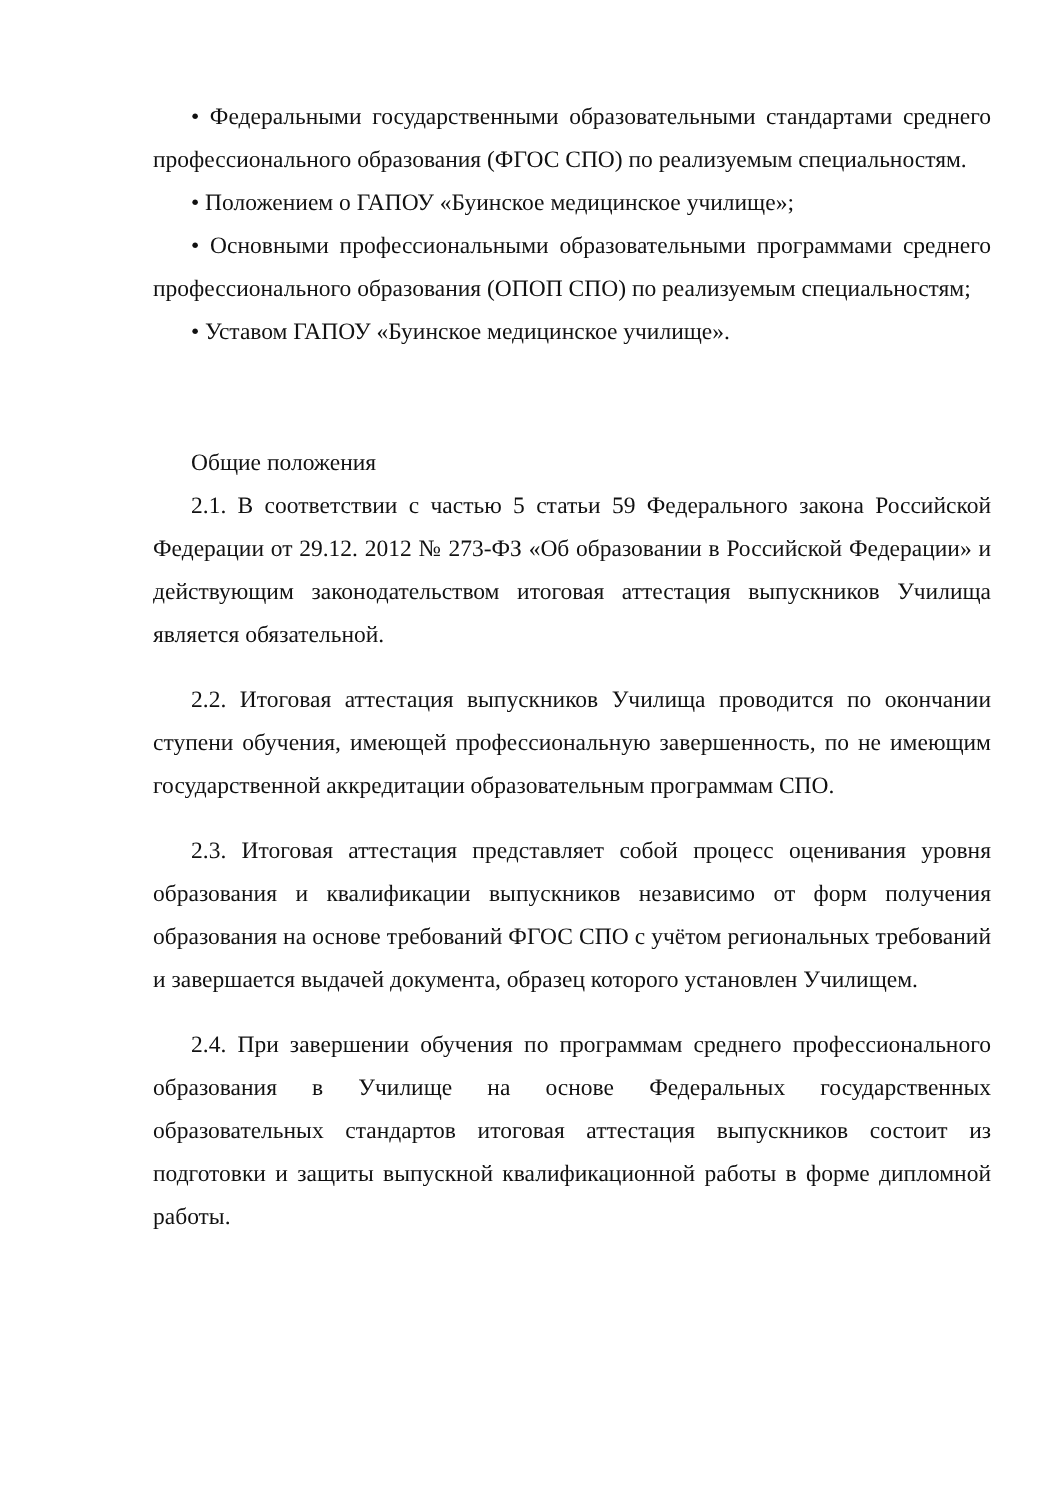• Федеральными государственными образовательными стандартами среднего профессионального образования (ФГОС СПО) по реализуемым специальностям.
• Положением о ГАПОУ «Буинское медицинское училище»;
• Основными профессиональными образовательными программами среднего профессионального образования (ОПОП СПО) по реализуемым специальностям;
• Уставом ГАПОУ «Буинское медицинское училище».
Общие положения
2.1. В соответствии с частью 5 статьи 59 Федерального закона Российской Федерации от 29.12. 2012 № 273-ФЗ «Об образовании в Российской Федерации» и действующим законодательством итоговая аттестация выпускников Училища является обязательной.
2.2. Итоговая аттестация выпускников Училища проводится по окончании ступени обучения, имеющей профессиональную завершенность, по не имеющим государственной аккредитации образовательным программам СПО.
2.3. Итоговая аттестация представляет собой процесс оценивания уровня образования и квалификации выпускников независимо от форм получения образования на основе требований ФГОС СПО с учётом региональных требований и завершается выдачей документа, образец которого установлен Училищем.
2.4. При завершении обучения по программам среднего профессионального образования в Училище на основе Федеральных государственных образовательных стандартов итоговая аттестация выпускников состоит из подготовки и защиты выпускной квалификационной работы в форме дипломной работы.